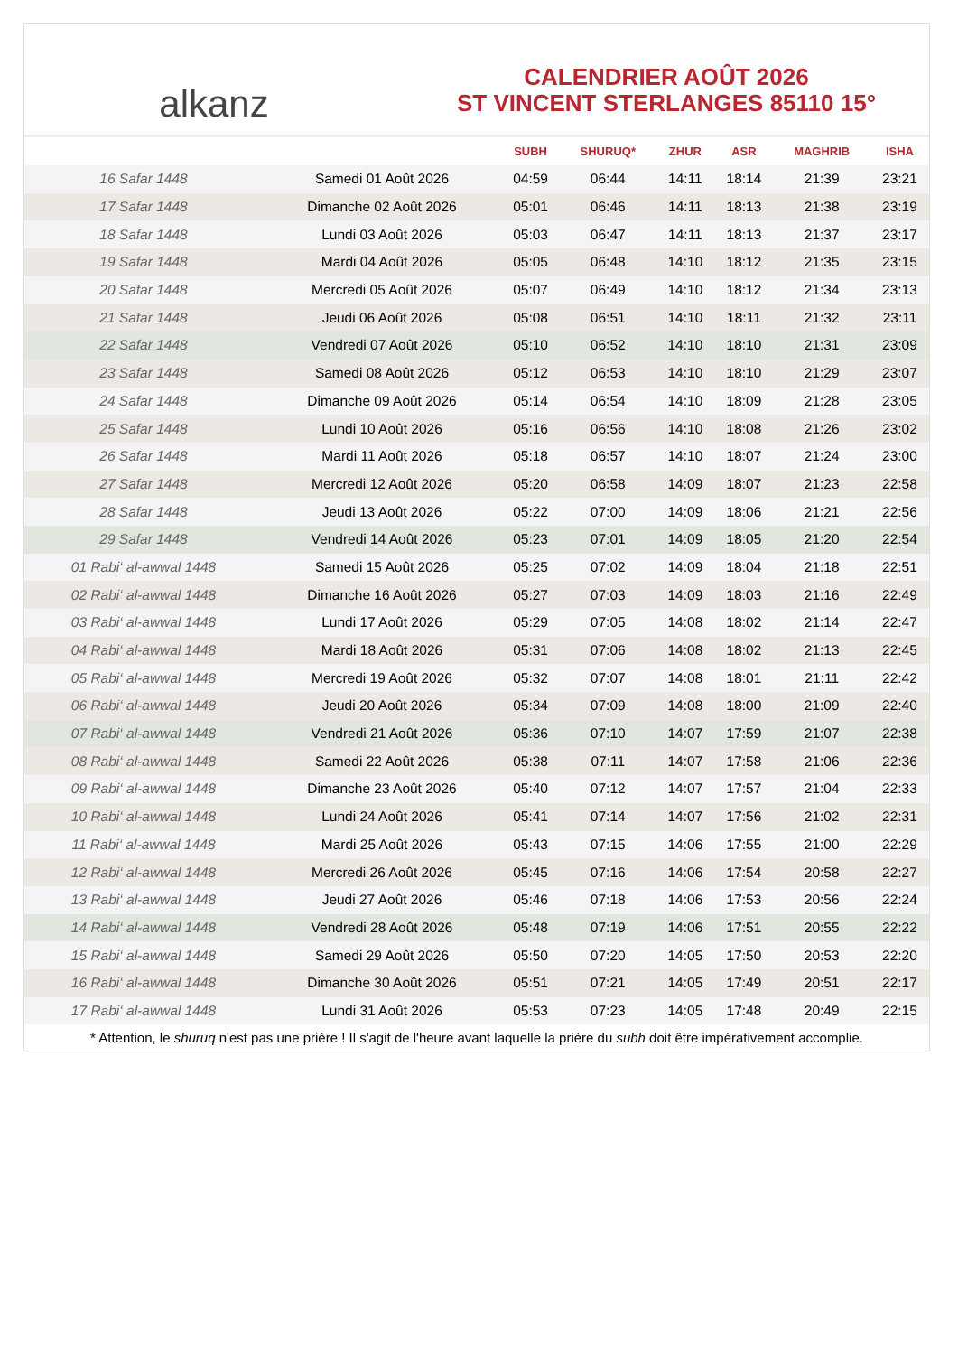alkanz
CALENDRIER AOÛT 2026
ST VINCENT STERLANGES 85110 15°
| | | SUBH | SHURUQ* | ZHUR | ASR | MAGHRIB | ISHA |
| --- | --- | --- | --- | --- | --- | --- | --- |
| 16 Safar 1448 | Samedi 01 Août 2026 | 04:59 | 06:44 | 14:11 | 18:14 | 21:39 | 23:21 |
| 17 Safar 1448 | Dimanche 02 Août 2026 | 05:01 | 06:46 | 14:11 | 18:13 | 21:38 | 23:19 |
| 18 Safar 1448 | Lundi 03 Août 2026 | 05:03 | 06:47 | 14:11 | 18:13 | 21:37 | 23:17 |
| 19 Safar 1448 | Mardi 04 Août 2026 | 05:05 | 06:48 | 14:10 | 18:12 | 21:35 | 23:15 |
| 20 Safar 1448 | Mercredi 05 Août 2026 | 05:07 | 06:49 | 14:10 | 18:12 | 21:34 | 23:13 |
| 21 Safar 1448 | Jeudi 06 Août 2026 | 05:08 | 06:51 | 14:10 | 18:11 | 21:32 | 23:11 |
| 22 Safar 1448 | Vendredi 07 Août 2026 | 05:10 | 06:52 | 14:10 | 18:10 | 21:31 | 23:09 |
| 23 Safar 1448 | Samedi 08 Août 2026 | 05:12 | 06:53 | 14:10 | 18:10 | 21:29 | 23:07 |
| 24 Safar 1448 | Dimanche 09 Août 2026 | 05:14 | 06:54 | 14:10 | 18:09 | 21:28 | 23:05 |
| 25 Safar 1448 | Lundi 10 Août 2026 | 05:16 | 06:56 | 14:10 | 18:08 | 21:26 | 23:02 |
| 26 Safar 1448 | Mardi 11 Août 2026 | 05:18 | 06:57 | 14:10 | 18:07 | 21:24 | 23:00 |
| 27 Safar 1448 | Mercredi 12 Août 2026 | 05:20 | 06:58 | 14:09 | 18:07 | 21:23 | 22:58 |
| 28 Safar 1448 | Jeudi 13 Août 2026 | 05:22 | 07:00 | 14:09 | 18:06 | 21:21 | 22:56 |
| 29 Safar 1448 | Vendredi 14 Août 2026 | 05:23 | 07:01 | 14:09 | 18:05 | 21:20 | 22:54 |
| 01 Rabi‘ al-awwal 1448 | Samedi 15 Août 2026 | 05:25 | 07:02 | 14:09 | 18:04 | 21:18 | 22:51 |
| 02 Rabi‘ al-awwal 1448 | Dimanche 16 Août 2026 | 05:27 | 07:03 | 14:09 | 18:03 | 21:16 | 22:49 |
| 03 Rabi‘ al-awwal 1448 | Lundi 17 Août 2026 | 05:29 | 07:05 | 14:08 | 18:02 | 21:14 | 22:47 |
| 04 Rabi‘ al-awwal 1448 | Mardi 18 Août 2026 | 05:31 | 07:06 | 14:08 | 18:02 | 21:13 | 22:45 |
| 05 Rabi‘ al-awwal 1448 | Mercredi 19 Août 2026 | 05:32 | 07:07 | 14:08 | 18:01 | 21:11 | 22:42 |
| 06 Rabi‘ al-awwal 1448 | Jeudi 20 Août 2026 | 05:34 | 07:09 | 14:08 | 18:00 | 21:09 | 22:40 |
| 07 Rabi‘ al-awwal 1448 | Vendredi 21 Août 2026 | 05:36 | 07:10 | 14:07 | 17:59 | 21:07 | 22:38 |
| 08 Rabi‘ al-awwal 1448 | Samedi 22 Août 2026 | 05:38 | 07:11 | 14:07 | 17:58 | 21:06 | 22:36 |
| 09 Rabi‘ al-awwal 1448 | Dimanche 23 Août 2026 | 05:40 | 07:12 | 14:07 | 17:57 | 21:04 | 22:33 |
| 10 Rabi‘ al-awwal 1448 | Lundi 24 Août 2026 | 05:41 | 07:14 | 14:07 | 17:56 | 21:02 | 22:31 |
| 11 Rabi‘ al-awwal 1448 | Mardi 25 Août 2026 | 05:43 | 07:15 | 14:06 | 17:55 | 21:00 | 22:29 |
| 12 Rabi‘ al-awwal 1448 | Mercredi 26 Août 2026 | 05:45 | 07:16 | 14:06 | 17:54 | 20:58 | 22:27 |
| 13 Rabi‘ al-awwal 1448 | Jeudi 27 Août 2026 | 05:46 | 07:18 | 14:06 | 17:53 | 20:56 | 22:24 |
| 14 Rabi‘ al-awwal 1448 | Vendredi 28 Août 2026 | 05:48 | 07:19 | 14:06 | 17:51 | 20:55 | 22:22 |
| 15 Rabi‘ al-awwal 1448 | Samedi 29 Août 2026 | 05:50 | 07:20 | 14:05 | 17:50 | 20:53 | 22:20 |
| 16 Rabi‘ al-awwal 1448 | Dimanche 30 Août 2026 | 05:51 | 07:21 | 14:05 | 17:49 | 20:51 | 22:17 |
| 17 Rabi‘ al-awwal 1448 | Lundi 31 Août 2026 | 05:53 | 07:23 | 14:05 | 17:48 | 20:49 | 22:15 |
* Attention, le shuruq n'est pas une prière ! Il s'agit de l'heure avant laquelle la prière du subh doit être impérativement accomplie.